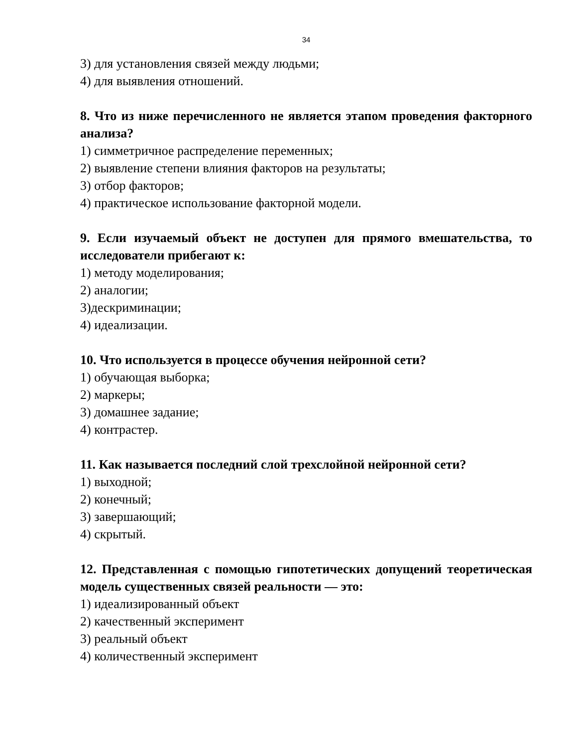34
3) для установления связей между людьми;
4) для выявления отношений.
8. Что из ниже перечисленного не является этапом проведения факторного анализа?
1) симметричное распределение переменных;
2) выявление степени влияния факторов на результаты;
3) отбор факторов;
4) практическое использование факторной модели.
9. Если изучаемый объект не доступен для прямого вмешательства, то исследователи прибегают к:
1) методу моделирования;
2) аналогии;
3)дескриминации;
4) идеализации.
10. Что используется в процессе обучения нейронной сети?
1) обучающая выборка;
2) маркеры;
3) домашнее задание;
4) контрастер.
11. Как называется последний слой трехслойной нейронной сети?
1) выходной;
2) конечный;
3) завершающий;
4) скрытый.
12. Представленная с помощью гипотетических допущений теоретическая модель существенных связей реальности — это:
1) идеализированный объект
2) качественный эксперимент
3) реальный объект
4) количественный эксперимент